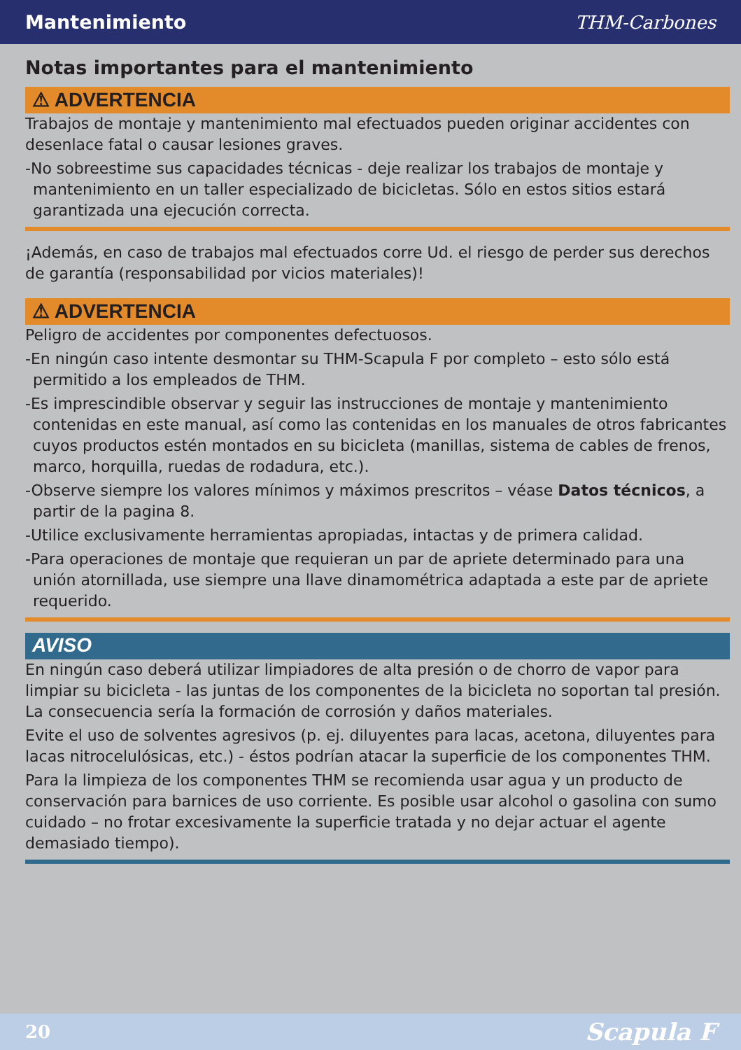Mantenimiento THM-Carbones
Notas importantes para el mantenimiento
⚠ ADVERTENCIA
Trabajos de montaje y mantenimiento mal efectuados pueden originar accidentes con desenlace fatal o causar lesiones graves.
-No sobreestime sus capacidades técnicas - deje realizar los trabajos de montaje y mantenimiento en un taller especializado de bicicletas. Sólo en estos sitios estará garantizada una ejecución correcta.
¡Además, en caso de trabajos mal efectuados corre Ud. el riesgo de perder sus derechos de garantía (responsabilidad por vicios materiales)!
⚠ ADVERTENCIA
Peligro de accidentes por componentes defectuosos.
-En ningún caso intente desmontar su THM-Scapula F por completo – esto sólo está permitido a los empleados de THM.
-Es imprescindible observar y seguir las instrucciones de montaje y mantenimiento contenidas en este manual, así como las contenidas en los manuales de otros fabricantes cuyos productos estén montados en su bicicleta (manillas, sistema de cables de frenos, marco, horquilla, ruedas de rodadura, etc.).
-Observe siempre los valores mínimos y máximos prescritos – véase Datos técnicos, a partir de la pagina 8.
-Utilice exclusivamente herramientas apropiadas, intactas y de primera calidad.
-Para operaciones de montaje que requieran un par de apriete determinado para una unión atornillada, use siempre una llave dinamométrica adaptada a este par de apriete requerido.
AVISO
En ningún caso deberá utilizar limpiadores de alta presión o de chorro de vapor para limpiar su bicicleta - las juntas de los componentes de la bicicleta no soportan tal presión. La consecuencia sería la formación de corrosión y daños materiales.
Evite el uso de solventes agresivos (p. ej. diluyentes para lacas, acetona, diluyentes para lacas nitrocelulósicas, etc.) - éstos podrían atacar la superficie de los componentes THM.
Para la limpieza de los componentes THM se recomienda usar agua y un producto de conservación para barnices de uso corriente. Es posible usar alcohol o gasolina con sumo cuidado – no frotar excesivamente la superficie tratada y no dejar actuar el agente demasiado tiempo).
20 Scapula F